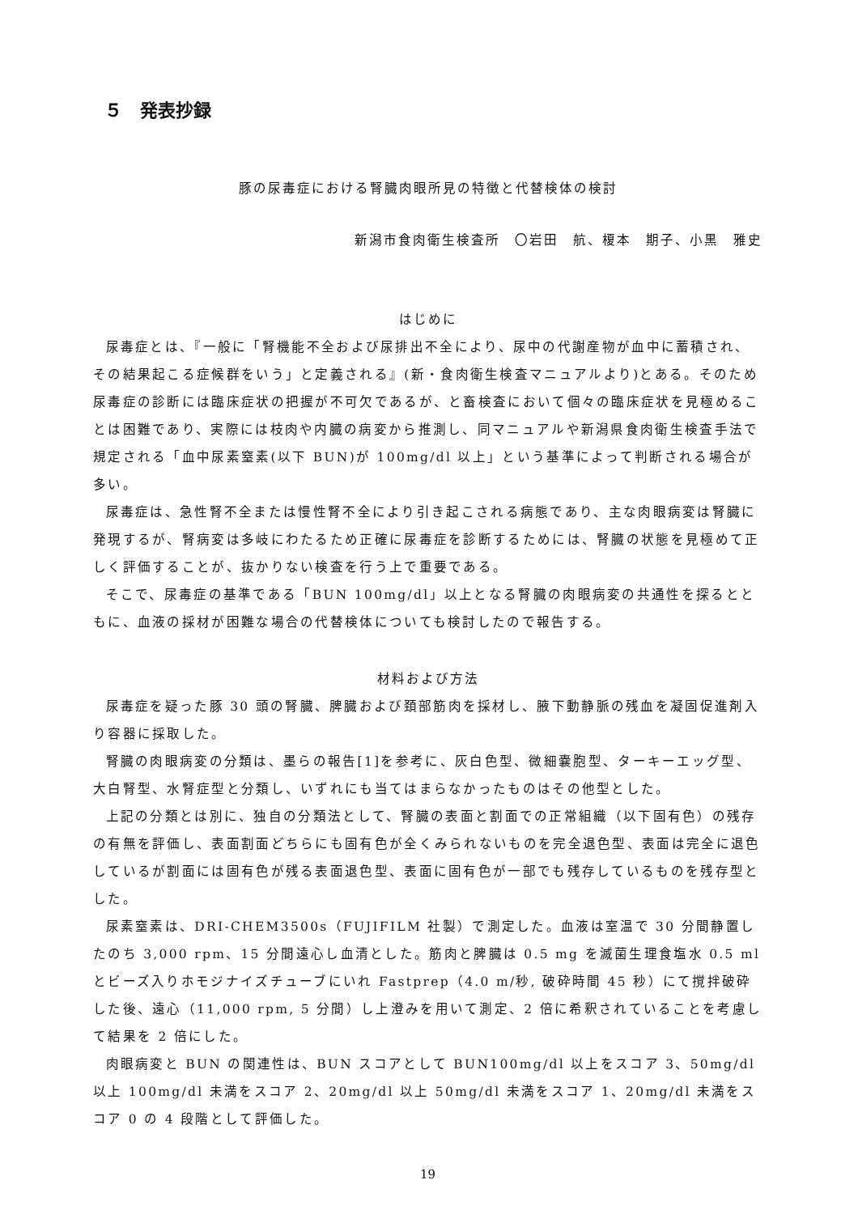５　発表抄録
豚の尿毒症における腎臓肉眼所見の特徴と代替検体の検討
新潟市食肉衛生検査所　〇岩田　航、榎本　期子、小黒　雅史
はじめに
尿毒症とは、『一般に「腎機能不全および尿排出不全により、尿中の代謝産物が血中に蓄積され、その結果起こる症候群をいう」と定義される』(新・食肉衛生検査マニュアルより)とある。そのため尿毒症の診断には臨床症状の把握が不可欠であるが、と畜検査において個々の臨床症状を見極めることは困難であり、実際には枝肉や内臓の病変から推測し、同マニュアルや新潟県食肉衛生検査手法で規定される「血中尿素窒素(以下 BUN)が 100mg/dl 以上」という基準によって判断される場合が多い。
尿毒症は、急性腎不全または慢性腎不全により引き起こされる病態であり、主な肉眼病変は腎臓に発現するが、腎病変は多岐にわたるため正確に尿毒症を診断するためには、腎臓の状態を見極めて正しく評価することが、抜かりない検査を行う上で重要である。
そこで、尿毒症の基準である「BUN 100mg/dl」以上となる腎臓の肉眼病変の共通性を探るとともに、血液の採材が困難な場合の代替検体についても検討したので報告する。
材料および方法
尿毒症を疑った豚 30 頭の腎臓、脾臓および頚部筋肉を採材し、腋下動静脈の残血を凝固促進剤入り容器に採取した。
腎臓の肉眼病変の分類は、墨らの報告[1]を参考に、灰白色型、微細嚢胞型、ターキーエッグ型、大白腎型、水腎症型と分類し、いずれにも当てはまらなかったものはその他型とした。
上記の分類とは別に、独自の分類法として、腎臓の表面と割面での正常組織（以下固有色）の残存の有無を評価し、表面割面どちらにも固有色が全くみられないものを完全退色型、表面は完全に退色しているが割面には固有色が残る表面退色型、表面に固有色が一部でも残存しているものを残存型とした。
尿素窒素は、DRI-CHEM3500s（FUJIFILM 社製）で測定した。血液は室温で 30 分間静置したのち 3,000 rpm、15 分間遠心し血清とした。筋肉と脾臓は 0.5 mg を滅菌生理食塩水 0.5 ml とビーズ入りホモジナイズチューブにいれ Fastprep（4.0 m/秒, 破砕時間 45 秒）にて撹拌破砕した後、遠心（11,000 rpm, 5 分間）し上澄みを用いて測定、2 倍に希釈されていることを考慮して結果を 2 倍にした。
肉眼病変と BUN の関連性は、BUN スコアとして BUN100mg/dl 以上をスコア 3、50mg/dl 以上 100mg/dl 未満をスコア 2、20mg/dl 以上 50mg/dl 未満をスコア 1、20mg/dl 未満をスコア 0 の 4 段階として評価した。
19